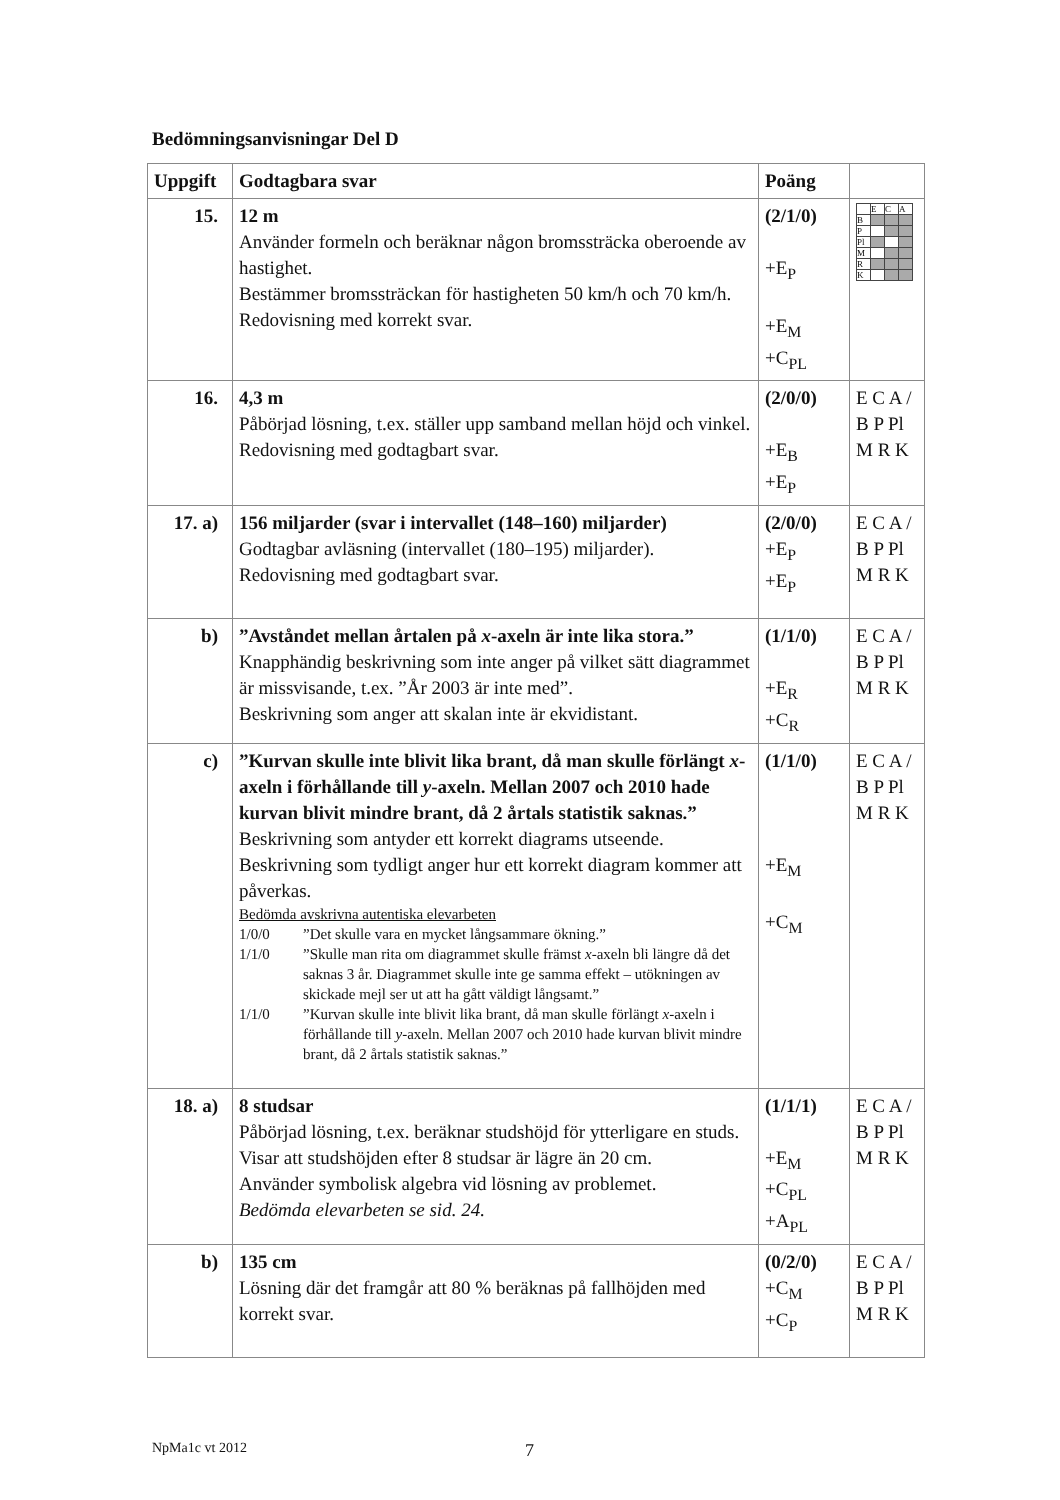Bedömningsanvisningar Del D
| Uppgift | Godtagbara svar | Poäng | |
| --- | --- | --- | --- |
| 15. | 12 m Använder formeln och beräknar någon bromssträcka oberoende av hastighet. Bestämmer bromssträckan för hastigheten 50 km/h och 70 km/h. Redovisning med korrekt svar. | (2/1/0) +E<sub>P</sub> +E<sub>M</sub> +C<sub>PL</sub> | / / E / C / A / / B / / / / / P / / / / / Pl / / / / / M / / / / / R / / / / / K / / / / |
| 16. | 4,3 m Påbörjad lösning, t.ex. ställer upp samband mellan höjd och vinkel. Redovisning med godtagbart svar. | (2/0/0) +E<sub>B</sub> +E<sub>P</sub> | E C A / B P Pl M R K |
| 17. a) | 156 miljarder (svar i intervallet (148–160) miljarder) Godtagbar avläsning (intervallet (180–195) miljarder). Redovisning med godtagbart svar. | (2/0/0) +E<sub>P</sub> +E<sub>P</sub> | E C A / B P Pl M R K |
| b) | ”Avståndet mellan årtalen på x -axeln är inte lika stora.” Knapphändig beskrivning som inte anger på vilket sätt diagrammet är missvisande, t.ex. ”År 2003 är inte med”. Beskrivning som anger att skalan inte är ekvidistant. | (1/1/0) +E<sub>R</sub> +C<sub>R</sub> | E C A / B P Pl M R K |
| c) | ”Kurvan skulle inte blivit lika brant, då man skulle förlängt x -axeln i förhållande till y -axeln. Mellan 2007 och 2010 hade kurvan blivit mindre brant, då 2 årtals statistik saknas.” Beskrivning som antyder ett korrekt diagrams utseende. Beskrivning som tydligt anger hur ett korrekt diagram kommer att påverkas. Bedömda avskrivna autentiska elevarbeten 1/0/0 ”Det skulle vara en mycket långsammare ökning.” 1/1/0 ”Skulle man rita om diagrammet skulle främst x -axeln bli längre då det saknas 3 år. Diagrammet skulle inte ge samma effekt – utökningen av skickade mejl ser ut att ha gått väldigt långsamt.” 1/1/0 ”Kurvan skulle inte blivit lika brant, då man skulle förlängt x -axeln i förhållande till y -axeln. Mellan 2007 och 2010 hade kurvan blivit mindre brant, då 2 årtals statistik saknas.” | (1/1/0) +E<sub>M</sub> +C<sub>M</sub> | E C A / B P Pl M R K |
| 18. a) | 8 studsar Påbörjad lösning, t.ex. beräknar studshöjd för ytterligare en studs. Visar att studshöjden efter 8 studsar är lägre än 20 cm. Använder symbolisk algebra vid lösning av problemet. Bedömda elevarbeten se sid. 24. | (1/1/1) +E<sub>M</sub> +C<sub>PL</sub> +A<sub>PL</sub> | E C A / B P Pl M R K |
| b) | 135 cm Lösning där det framgår att 80 % beräknas på fallhöjden med korrekt svar. | (0/2/0) +C<sub>M</sub> +C<sub>P</sub> | E C A / B P Pl M R K |
NpMa1c vt 2012 7